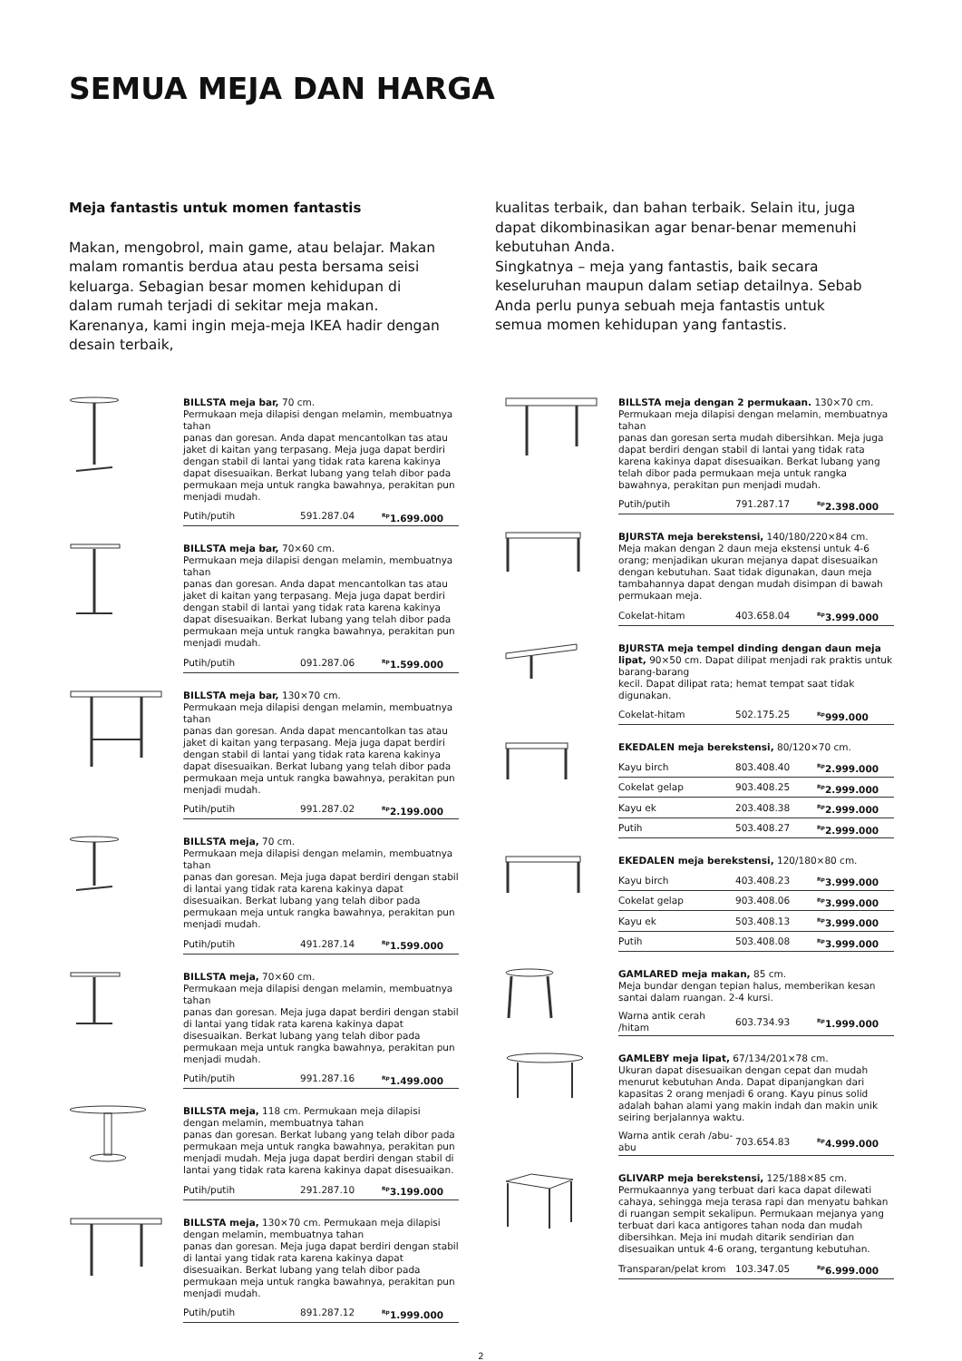SEMUA MEJA DAN HARGA
Meja fantastis untuk momen fantastis
Makan, mengobrol, main game, atau belajar. Makan malam romantis berdua atau pesta bersama seisi keluarga. Sebagian besar momen kehidupan di dalam rumah terjadi di sekitar meja makan. Karenanya, kami ingin meja-meja IKEA hadir dengan desain terbaik,
kualitas terbaik, dan bahan terbaik. Selain itu, juga dapat dikombinasikan agar benar-benar memenuhi kebutuhan Anda.
Singkatnya – meja yang fantastis, baik secara keseluruhan maupun dalam setiap detailnya. Sebab Anda perlu punya sebuah meja fantastis untuk semua momen kehidupan yang fantastis.
BILLSTA meja bar, 70 cm.
Permukaan meja dilapisi dengan melamin, membuatnya tahan
panas dan goresan. Anda dapat mencantolkan tas atau jaket di kaitan yang terpasang. Meja juga dapat berdiri dengan stabil di lantai yang tidak rata karena kakinya dapat disesuaikan. Berkat lubang yang telah dibor pada permukaan meja untuk rangka bawahnya, perakitan pun menjadi mudah.
| Putih/putih | 591.287.04 | <sup>Rp</sup>1.699.000 |
BILLSTA meja bar, 70×60 cm.
Permukaan meja dilapisi dengan melamin, membuatnya tahan
panas dan goresan. Anda dapat mencantolkan tas atau jaket di kaitan yang terpasang. Meja juga dapat berdiri dengan stabil di lantai yang tidak rata karena kakinya dapat disesuaikan. Berkat lubang yang telah dibor pada permukaan meja untuk rangka bawahnya, perakitan pun menjadi mudah.
| Putih/putih | 091.287.06 | <sup>Rp</sup>1.599.000 |
BILLSTA meja bar, 130×70 cm.
Permukaan meja dilapisi dengan melamin, membuatnya tahan
panas dan goresan. Anda dapat mencantolkan tas atau jaket di kaitan yang terpasang. Meja juga dapat berdiri dengan stabil di lantai yang tidak rata karena kakinya dapat disesuaikan. Berkat lubang yang telah dibor pada permukaan meja untuk rangka bawahnya, perakitan pun menjadi mudah.
| Putih/putih | 991.287.02 | <sup>Rp</sup>2.199.000 |
BILLSTA meja, 70 cm.
Permukaan meja dilapisi dengan melamin, membuatnya tahan
panas dan goresan. Meja juga dapat berdiri dengan stabil di lantai yang tidak rata karena kakinya dapat disesuaikan. Berkat lubang yang telah dibor pada permukaan meja untuk rangka bawahnya, perakitan pun menjadi mudah.
| Putih/putih | 491.287.14 | <sup>Rp</sup>1.599.000 |
BILLSTA meja, 70×60 cm.
Permukaan meja dilapisi dengan melamin, membuatnya tahan
panas dan goresan. Meja juga dapat berdiri dengan stabil di lantai yang tidak rata karena kakinya dapat disesuaikan. Berkat lubang yang telah dibor pada permukaan meja untuk rangka bawahnya, perakitan pun menjadi mudah.
| Putih/putih | 991.287.16 | <sup>Rp</sup>1.499.000 |
BILLSTA meja, 118 cm. Permukaan meja dilapisi dengan melamin, membuatnya tahan
panas dan goresan. Berkat lubang yang telah dibor pada permukaan meja untuk rangka bawahnya, perakitan pun menjadi mudah. Meja juga dapat berdiri dengan stabil di lantai yang tidak rata karena kakinya dapat disesuaikan.
| Putih/putih | 291.287.10 | <sup>Rp</sup>3.199.000 |
BILLSTA meja, 130×70 cm. Permukaan meja dilapisi dengan melamin, membuatnya tahan
panas dan goresan. Meja juga dapat berdiri dengan stabil di lantai yang tidak rata karena kakinya dapat disesuaikan. Berkat lubang yang telah dibor pada permukaan meja untuk rangka bawahnya, perakitan pun menjadi mudah.
| Putih/putih | 891.287.12 | <sup>Rp</sup>1.999.000 |
BILLSTA meja dengan 2 permukaan. 130×70 cm.
Permukaan meja dilapisi dengan melamin, membuatnya tahan
panas dan goresan serta mudah dibersihkan. Meja juga dapat berdiri dengan stabil di lantai yang tidak rata karena kakinya dapat disesuaikan. Berkat lubang yang telah dibor pada permukaan meja untuk rangka bawahnya, perakitan pun menjadi mudah.
| Putih/putih | 791.287.17 | <sup>Rp</sup>2.398.000 |
BJURSTA meja berekstensi, 140/180/220×84 cm.
Meja makan dengan 2 daun meja ekstensi untuk 4-6 orang; menjadikan ukuran mejanya dapat disesuaikan dengan kebutuhan. Saat tidak digunakan, daun meja tambahannya dapat dengan mudah disimpan di bawah permukaan meja.
| Cokelat-hitam | 403.658.04 | <sup>Rp</sup>3.999.000 |
BJURSTA meja tempel dinding dengan daun meja lipat, 90×50 cm. Dapat dilipat menjadi rak praktis untuk barang-barang
kecil. Dapat dilipat rata; hemat tempat saat tidak digunakan.
| Cokelat-hitam | 502.175.25 | <sup>Rp</sup>999.000 |
EKEDALEN meja berekstensi, 80/120×70 cm.
| Kayu birch | 803.408.40 | <sup>Rp</sup>2.999.000 |
| Cokelat gelap | 903.408.25 | <sup>Rp</sup>2.999.000 |
| Kayu ek | 203.408.38 | <sup>Rp</sup>2.999.000 |
| Putih | 503.408.27 | <sup>Rp</sup>2.999.000 |
EKEDALEN meja berekstensi, 120/180×80 cm.
| Kayu birch | 403.408.23 | <sup>Rp</sup>3.999.000 |
| Cokelat gelap | 903.408.06 | <sup>Rp</sup>3.999.000 |
| Kayu ek | 503.408.13 | <sup>Rp</sup>3.999.000 |
| Putih | 503.408.08 | <sup>Rp</sup>3.999.000 |
GAMLARED meja makan, 85 cm.
Meja bundar dengan tepian halus, memberikan kesan santai dalam ruangan. 2-4 kursi.
| Warna antik cerah /hitam | 603.734.93 | <sup>Rp</sup>1.999.000 |
GAMLEBY meja lipat, 67/134/201×78 cm.
Ukuran dapat disesuaikan dengan cepat dan mudah menurut kebutuhan Anda. Dapat dipanjangkan dari kapasitas 2 orang menjadi 6 orang. Kayu pinus solid adalah bahan alami yang makin indah dan makin unik seiring berjalannya waktu.
| Warna antik cerah /abu-abu | 703.654.83 | <sup>Rp</sup>4.999.000 |
GLIVARP meja berekstensi, 125/188×85 cm.
Permukaannya yang terbuat dari kaca dapat dilewati cahaya, sehingga meja terasa rapi dan menyatu bahkan di ruangan sempit sekalipun. Permukaan mejanya yang terbuat dari kaca antigores tahan noda dan mudah dibersihkan. Meja ini mudah ditarik sendirian dan disesuaikan untuk 4-6 orang, tergantung kebutuhan.
| Transparan/pelat krom | 103.347.05 | <sup>Rp</sup>6.999.000 |
2